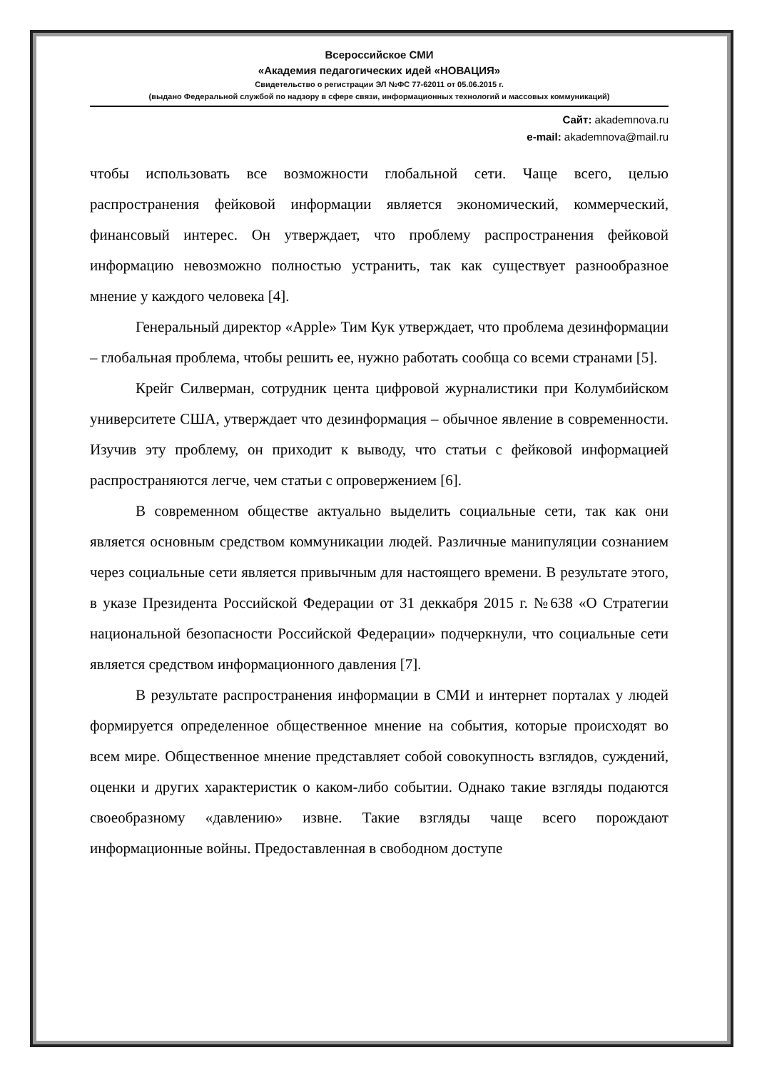Всероссийское СМИ
«Академия педагогических идей «НОВАЦИЯ»
Свидетельство о регистрации ЭЛ №ФС 77-62011 от 05.06.2015 г.
(выдано Федеральной службой по надзору в сфере связи, информационных технологий и массовых коммуникаций)
Сайт: akademnova.ru
e-mail: akademnova@mail.ru
чтобы использовать все возможности глобальной сети. Чаще всего, целью распространения фейковой информации является экономический, коммерческий, финансовый интерес. Он утверждает, что проблему распространения фейковой информацию невозможно полностью устранить, так как существует разнообразное мнение у каждого человека [4].
Генеральный директор «Apple» Тим Кук утверждает, что проблема дезинформации – глобальная проблема, чтобы решить ее, нужно работать сообща со всеми странами [5].
Крейг Силверман, сотрудник цента цифровой журналистики при Колумбийском университете США, утверждает что дезинформация – обычное явление в современности. Изучив эту проблему, он приходит к выводу, что статьи с фейковой информацией распространяются легче, чем статьи с опровержением [6].
В современном обществе актуально выделить социальные сети, так как они является основным средством коммуникации людей. Различные манипуляции сознанием через социальные сети является привычным для настоящего времени. В результате этого, в указе Президента Российской Федерации от 31 деккабря 2015 г. №638 «О Стратегии национальной безопасности Российской Федерации» подчеркнули, что социальные сети является средством информационного давления [7].
В результате распространения информации в СМИ и интернет порталах у людей формируется определенное общественное мнение на события, которые происходят во всем мире. Общественное мнение представляет собой совокупность взглядов, суждений, оценки и других характеристик о каком-либо событии. Однако такие взгляды подаются своеобразному «давлению» извне. Такие взгляды чаще всего порождают информационные войны. Предоставленная в свободном доступе